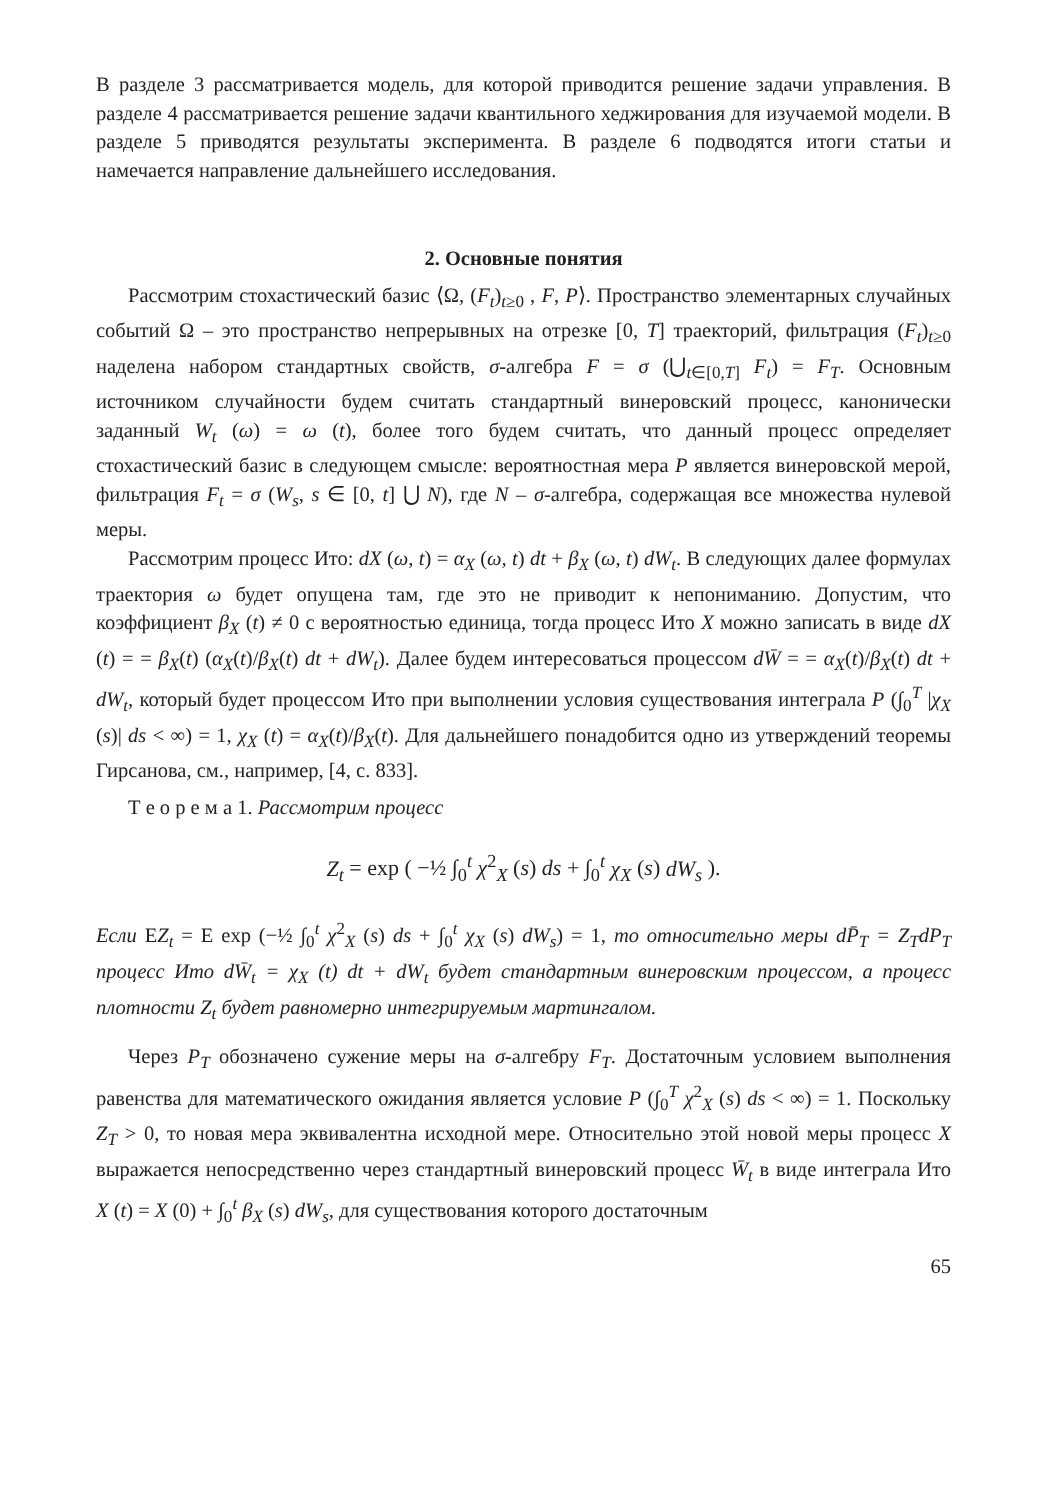В разделе 3 рассматривается модель, для которой приводится решение задачи управления. В разделе 4 рассматривается решение задачи квантильного хеджирования для изучаемой модели. В разделе 5 приводятся результаты эксперимента. В разделе 6 подводятся итоги статьи и намечается направление дальнейшего исследования.
2. Основные понятия
Рассмотрим стохастический базис ⟨Ω, (F<sub>t</sub>)<sub>t≥0</sub> , F, P⟩. Пространство элементарных случайных событий Ω – это пространство непрерывных на отрезке [0, T] траекторий, фильтрация (F<sub>t</sub>)<sub>t≥0</sub> наделена набором стандартных свойств, σ-алгебра F = σ (⋃<sub>t∈[0,T]</sub> F<sub>t</sub>) = F<sub>T</sub>. Основным источником случайности будем считать стандартный винеровский процесс, канонически заданный W<sub>t</sub> (ω) = ω (t), более того будем считать, что данный процесс определяет стохастический базис в следующем смысле: вероятностная мера P является винеровской мерой, фильтрация F<sub>t</sub> = σ (W<sub>s</sub>, s ∈ [0, t] ⋃ N), где N – σ-алгебра, содержащая все множества нулевой меры.
Рассмотрим процесс Ито: dX (ω, t) = α<sub>X</sub> (ω, t) dt + β<sub>X</sub> (ω, t) dW<sub>t</sub>. В следующих далее формулах траектория ω будет опущена там, где это не приводит к непониманию. Допустим, что коэффициент β<sub>X</sub> (t) ≠ 0 с вероятностью единица, тогда процесс Ито X можно записать в виде dX (t) = = β<sub>X</sub>(t) (α<sub>X</sub>(t)/β<sub>X</sub>(t) dt + dW<sub>t</sub>). Далее будем интересоваться процессом dW̄ = = α<sub>X</sub>(t)/β<sub>X</sub>(t) dt + dW<sub>t</sub>, который будет процессом Ито при выполнении условия существования интеграла P (∫<sub>0</sub><sup>T</sup> |χ<sub>X</sub> (s)| ds < ∞) = 1, χ<sub>X</sub> (t) = α<sub>X</sub>(t)/β<sub>X</sub>(t). Для дальнейшего понадобится одно из утверждений теоремы Гирсанова, см., например, [4, с. 833].
Т е о р е м а 1. Рассмотрим процесс
Z<sub>t</sub> = exp ( −½ ∫<sub>0</sub><sup>t</sup> χ<sup>2</sup><sub>X</sub> (s) ds + ∫<sub>0</sub><sup>t</sup> χ<sub>X</sub> (s) dW<sub>s</sub> ).
Если EZ<sub>t</sub> = E exp (−½ ∫<sub>0</sub><sup>t</sup> χ<sup>2</sup><sub>X</sub> (s) ds + ∫<sub>0</sub><sup>t</sup> χ<sub>X</sub> (s) dW<sub>s</sub>) = 1, то относительно меры dP̄<sub>T</sub> = Z<sub>T</sub>dP<sub>T</sub> процесс Ито dW̄<sub>t</sub> = χ<sub>X</sub> (t) dt + dW<sub>t</sub> будет стандартным винеровским процессом, а процесс плотности Z<sub>t</sub> будет равномерно интегрируемым мартингалом.
Через P<sub>T</sub> обозначено сужение меры на σ-алгебру F<sub>T</sub>. Достаточным условием выполнения равенства для математического ожидания является условие P (∫<sub>0</sub><sup>T</sup> χ<sup>2</sup><sub>X</sub> (s) ds < ∞) = 1. Поскольку Z<sub>T</sub> > 0, то новая мера эквивалентна исходной мере. Относительно этой новой меры процесс X выражается непосредственно через стандартный винеровский процесс W̄<sub>t</sub> в виде интеграла Ито X (t) = X (0) + ∫<sub>0</sub><sup>t</sup> β<sub>X</sub> (s) dW<sub>s</sub>, для существования которого достаточным
65